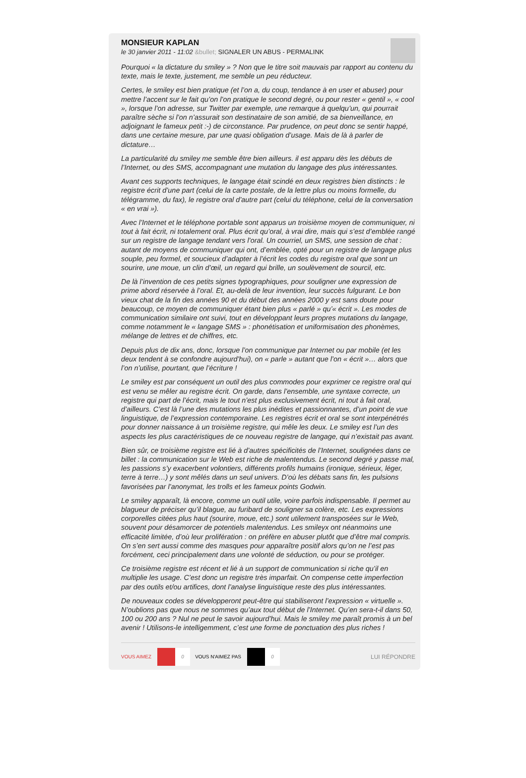MONSIEUR KAPLAN
le 30 janvier 2011 - 11:02 &bullet; SIGNALER UN ABUS - PERMALINK
Pourquoi « la dictature du smiley » ? Non que le titre soit mauvais par rapport au contenu du texte, mais le texte, justement, me semble un peu réducteur.
Certes, le smiley est bien pratique (et l’on a, du coup, tendance à en user et abuser) pour mettre l’accent sur le fait qu’on l’on pratique le second degré, ou pour rester « gentil », « cool », lorsque l’on adresse, sur Twitter par exemple, une remarque à quelqu’un, qui pourrait paraître sèche si l’on n’assurait son destinataire de son amitié, de sa bienveillance, en adjoignant le fameux petit :-) de circonstance. Par prudence, on peut donc se sentir happé, dans une certaine mesure, par une quasi obligation d’usage. Mais de là à parler de dictature…
La particularité du smiley me semble être bien ailleurs. il est apparu dès les débuts de l’Internet, ou des SMS, accompagnant une mutation du langage des plus intéressantes.
Avant ces supports techniques, le langage était scindé en deux registres bien distincts : le registre écrit d’une part (celui de la carte postale, de la lettre plus ou moins formelle, du télégramme, du fax), le registre oral d’autre part (celui du téléphone, celui de la conversation « en vrai »).
Avec l’Internet et le téléphone portable sont apparus un troisième moyen de communiquer, ni tout à fait écrit, ni totalement oral. Plus écrit qu’oral, à vrai dire, mais qui s’est d’emblée rangé sur un registre de langage tendant vers l’oral. Un courriel, un SMS, une session de chat : autant de moyens de communiquer qui ont, d’emblée, opté pour un registre de langage plus souple, peu formel, et soucieux d’adapter à l’écrit les codes du registre oral que sont un sourire, une moue, un clin d’œil, un regard qui brille, un soulèvement de sourcil, etc.
De là l’invention de ces petits signes typographiques, pour souligner une expression de prime abord réservée à l’oral. Et, au-delà de leur invention, leur succès fulgurant. Le bon vieux chat de la fin des années 90 et du début des années 2000 y est sans doute pour beaucoup, ce moyen de communiquer étant bien plus « parlé » qu’« écrit ». Les modes de communication similaire ont suivi, tout en développant leurs propres mutations du langage, comme notamment le « langage SMS » : phonétisation et uniformisation des phonèmes, mélange de lettres et de chiffres, etc.
Depuis plus de dix ans, donc, lorsque l’on communique par Internet ou par mobile (et les deux tendent à se confondre aujourd’hui), on « parle » autant que l’on « écrit »… alors que l’on n’utilise, pourtant, que l’écriture !
Le smiley est par conséquent un outil des plus commodes pour exprimer ce registre oral qui est venu se mêler au registre écrit. On garde, dans l’ensemble, une syntaxe correcte, un registre qui part de l’écrit, mais le tout n’est plus exclusivement écrit, ni tout à fait oral, d’ailleurs. C’est là l’une des mutations les plus inédites et passionnantes, d’un point de vue linguistique, de l’expression contemporaine. Les registres écrit et oral se sont interpénétrés pour donner naissance à un troisième registre, qui mêle les deux. Le smiley est l’un des aspects les plus caractéristiques de ce nouveau registre de langage, qui n’existait pas avant.
Bien sûr, ce troisième registre est lié à d’autres spécificités de l’Internet, soulignées dans ce billet : la communication sur le Web est riche de malentendus. Le second degré y passe mal, les passions s’y exacerbent volontiers, différents profils humains (ironique, sérieux, léger, terre à terre…) y sont mêlés dans un seul univers. D’où les débats sans fin, les pulsions favorisées par l’anonymat, les trolls et les fameux points Godwin.
Le smiley apparaît, là encore, comme un outil utile, voire parfois indispensable. Il permet au blagueur de préciser qu’il blague, au furibard de souligner sa colère, etc. Les expressions corporelles citées plus haut (sourire, moue, etc.) sont utilement transposées sur le Web, souvent pour désamorcer de potentiels malentendus. Les smileyx ont néanmoins une efficacité limitée, d’où leur prolifération : on préfère en abuser plutôt que d’être mal compris. On s’en sert aussi comme des masques pour apparaître positif alors qu’on ne l’est pas forcément, ceci principalement dans une volonté de séduction, ou pour se protéger.
Ce troisième registre est récent et lié à un support de communication si riche qu’il en multiplie les usage. C’est donc un registre très imparfait. On compense cette imperfection par des outils et/ou artifices, dont l’analyse linguistique reste des plus intéressantes.
De nouveaux codes se développeront peut-être qui stabiliseront l’expression « virtuelle ». N’oublions pas que nous ne sommes qu’aux tout début de l’Internet. Qu’en sera-t-il dans 50, 100 ou 200 ans ? Nul ne peut le savoir aujourd’hui. Mais le smiley me paraît promis à un bel avenir ! Utilisons-le intelligemment, c’est une forme de ponctuation des plus riches !
VOUS AIMEZ 0 VOUS N'AIMEZ PAS 0 LUI RÉPONDRE